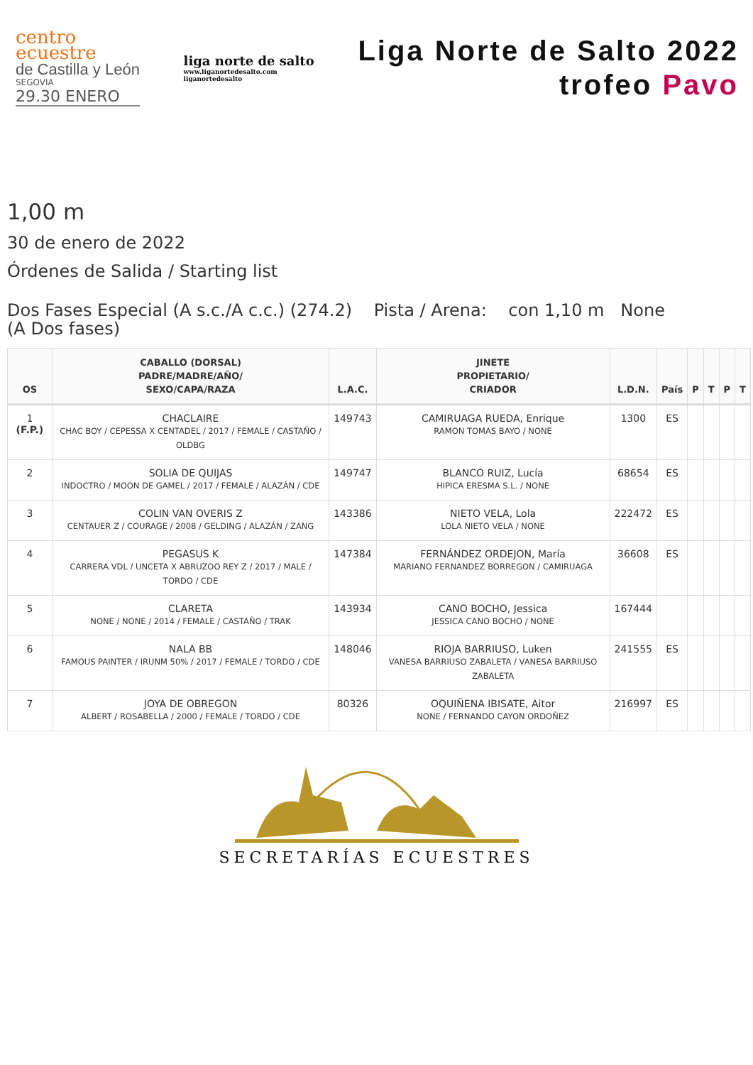centro
ecuestre
de Castilla y León
SEGOVIA
29.30 ENERO
liga norte de salto
www.liganortedesalto.com
liganortedesalto
Liga Norte de Salto 2022
trofeo Pavo
1,00 m
30 de enero de 2022
Órdenes de Salida / Starting list
Dos Fases Especial (A s.c./A c.c.) (274.2) Pista / Arena: con 1,10 m None
(A Dos fases)
| OS | CABALLO (DORSAL) PADRE/MADRE/AÑO/ SEXO/CAPA/RAZA | L.A.C. | JINETE PROPIETARIO/ CRIADOR | L.D.N. | País | P | T | P | T |
| --- | --- | --- | --- | --- | --- | --- | --- | --- | --- |
| 1 (F.P.) | CHACLAIRE CHAC BOY / CEPESSA X CENTADEL / 2017 / FEMALE / CASTAÑO / OLDBG | 149743 | CAMIRUAGA RUEDA, Enrique RAMON TOMAS BAYO / NONE | 1300 | ES | | | | |
| 2 | SOLIA DE QUIJAS INDOCTRO / MOON DE GAMEL / 2017 / FEMALE / ALAZÁN / CDE | 149747 | BLANCO RUIZ, Lucía HIPICA ERESMA S.L. / NONE | 68654 | ES | | | | |
| 3 | COLIN VAN OVERIS Z CENTAUER Z / COURAGE / 2008 / GELDING / ALAZÁN / ZANG | 143386 | NIETO VELA, Lola LOLA NIETO VELA / NONE | 222472 | ES | | | | |
| 4 | PEGASUS K CARRERA VDL / UNCETA X ABRUZOO REY Z / 2017 / MALE / TORDO / CDE | 147384 | FERNÁNDEZ ORDEJON, María MARIANO FERNANDEZ BORREGON / CAMIRUAGA | 36608 | ES | | | | |
| 5 | CLARETA NONE / NONE / 2014 / FEMALE / CASTAÑO / TRAK | 143934 | CANO BOCHO, Jessica JESSICA CANO BOCHO / NONE | 167444 | | | | | |
| 6 | NALA BB FAMOUS PAINTER / IRUNM 50% / 2017 / FEMALE / TORDO / CDE | 148046 | RIOJA BARRIUSO, Luken VANESA BARRIUSO ZABALETA / VANESA BARRIUSO ZABALETA | 241555 | ES | | | | |
| 7 | JOYA DE OBREGON ALBERT / ROSABELLA / 2000 / FEMALE / TORDO / CDE | 80326 | OQUIÑENA IBISATE, Aitor NONE / FERNANDO CAYON ORDOÑEZ | 216997 | ES | | | | |
SECRETARÍAS ECUESTRES